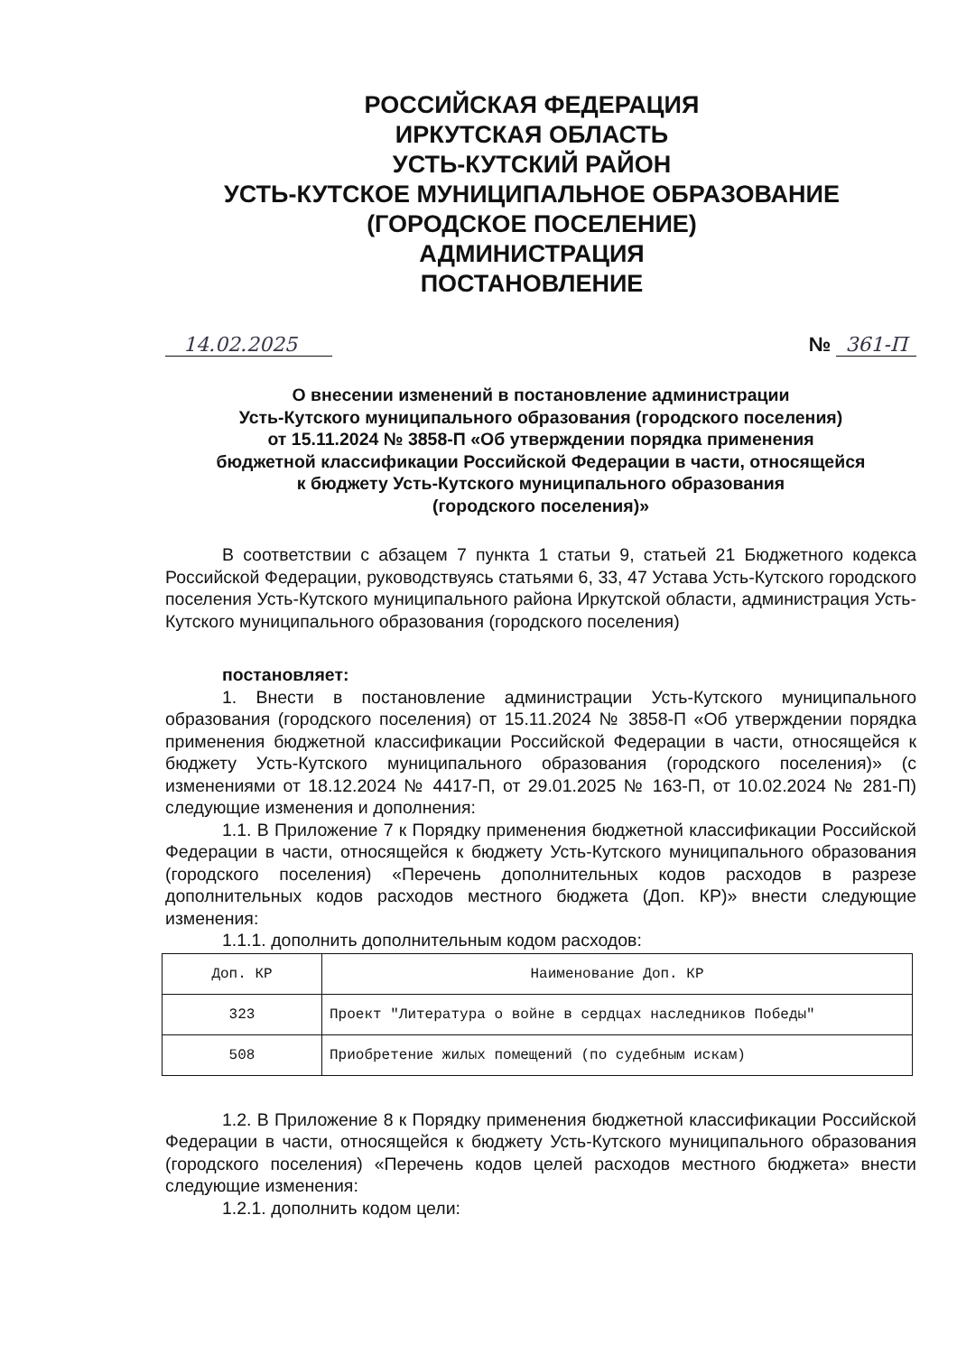РОССИЙСКАЯ ФЕДЕРАЦИЯ
ИРКУТСКАЯ ОБЛАСТЬ
УСТЬ-КУТСКИЙ РАЙОН
УСТЬ-КУТСКОЕ МУНИЦИПАЛЬНОЕ ОБРАЗОВАНИЕ
(ГОРОДСКОЕ ПОСЕЛЕНИЕ)
АДМИНИСТРАЦИЯ
ПОСТАНОВЛЕНИЕ
14.02.2025 № 361-П
О внесении изменений в постановление администрации
Усть-Кутского муниципального образования (городского поселения)
от 15.11.2024 № 3858-П «Об утверждении порядка применения
бюджетной классификации Российской Федерации в части, относящейся
к бюджету Усть-Кутского муниципального образования
(городского поселения)»
В соответствии с абзацем 7 пункта 1 статьи 9, статьей 21 Бюджетного кодекса Российской Федерации, руководствуясь статьями 6, 33, 47 Устава Усть-Кутского городского поселения Усть-Кутского муниципального района Иркутской области, администрация Усть-Кутского муниципального образования (городского поселения)
постановляет:
1. Внести в постановление администрации Усть-Кутского муниципального образования (городского поселения) от 15.11.2024 № 3858-П «Об утверждении порядка применения бюджетной классификации Российской Федерации в части, относящейся к бюджету Усть-Кутского муниципального образования (городского поселения)» (с изменениями от 18.12.2024 № 4417-П, от 29.01.2025 № 163-П, от 10.02.2024 № 281-П) следующие изменения и дополнения:
1.1. В Приложение 7 к Порядку применения бюджетной классификации Российской Федерации в части, относящейся к бюджету Усть-Кутского муниципального образования (городского поселения) «Перечень дополнительных кодов расходов в разрезе дополнительных кодов расходов местного бюджета (Доп. КР)» внести следующие изменения:
1.1.1. дополнить дополнительным кодом расходов:
| Доп. КР | Наименование Доп. КР |
| --- | --- |
| 323 | Проект "Литература о войне в сердцах наследников Победы" |
| 508 | Приобретение жилых помещений (по судебным искам) |
1.2. В Приложение 8 к Порядку применения бюджетной классификации Российской Федерации в части, относящейся к бюджету Усть-Кутского муниципального образования (городского поселения) «Перечень кодов целей расходов местного бюджета» внести следующие изменения:
1.2.1. дополнить кодом цели: